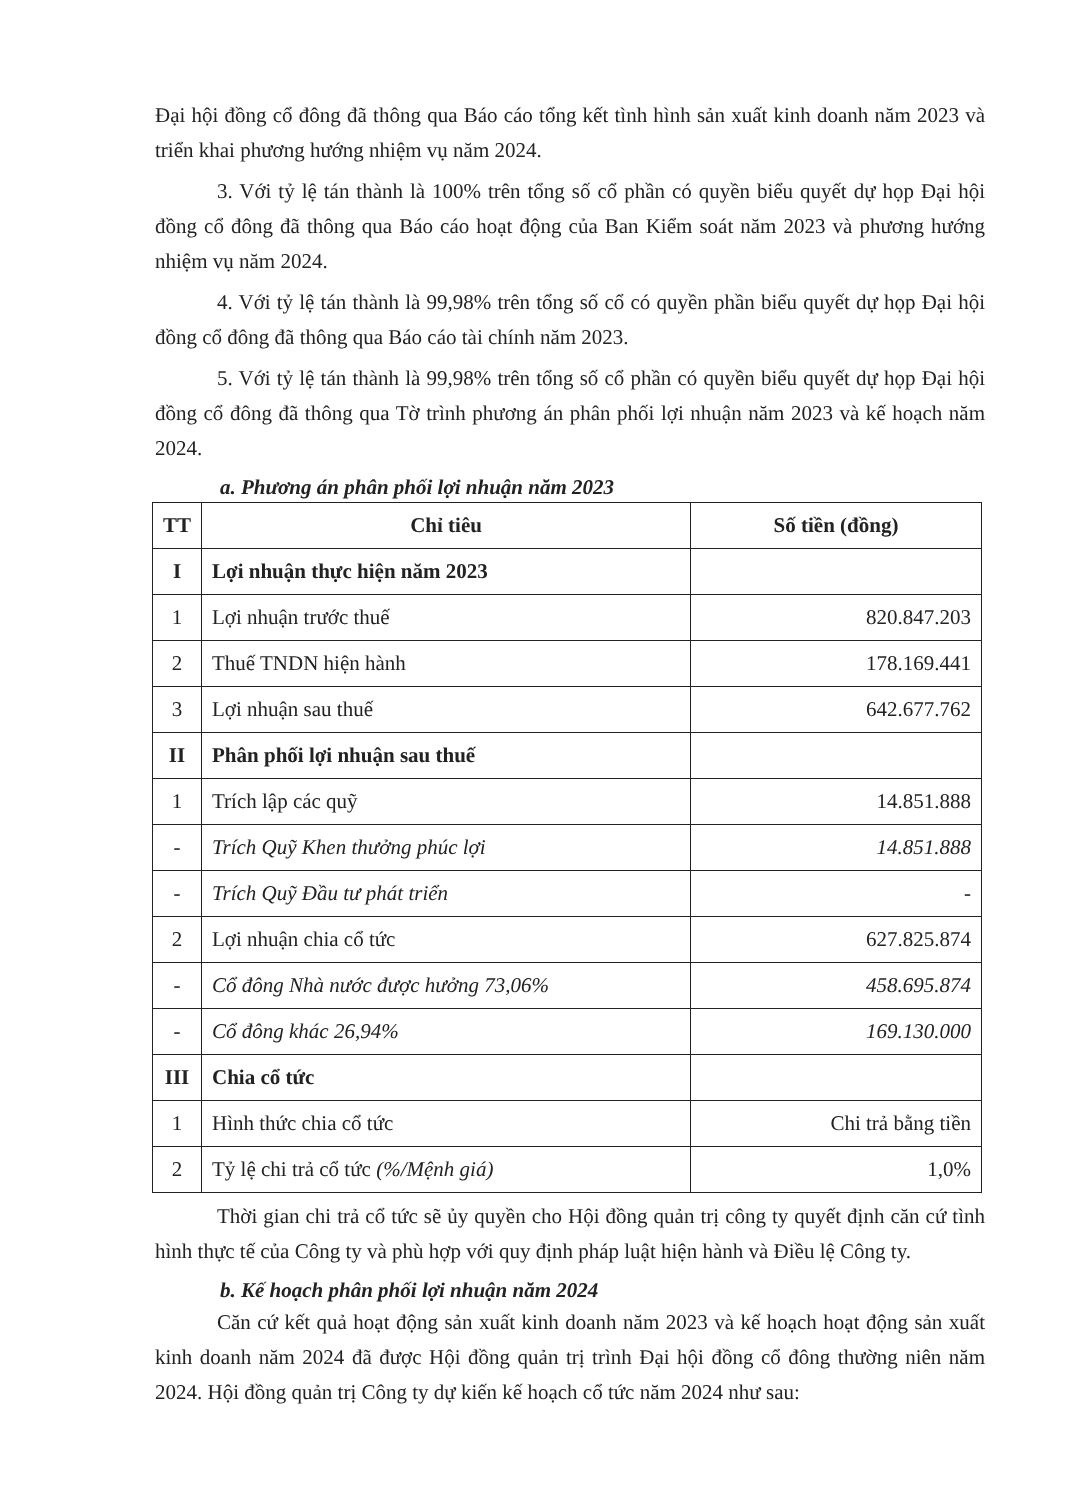Đại hội đồng cổ đông đã thông qua Báo cáo tổng kết tình hình sản xuất kinh doanh năm 2023 và triển khai phương hướng nhiệm vụ năm 2024.
3. Với tỷ lệ tán thành là 100% trên tổng số cổ phần có quyền biểu quyết dự họp Đại hội đồng cổ đông đã thông qua Báo cáo hoạt động của Ban Kiểm soát năm 2023 và phương hướng nhiệm vụ năm 2024.
4. Với tỷ lệ tán thành là 99,98% trên tổng số cổ có quyền phần biểu quyết dự họp Đại hội đồng cổ đông đã thông qua Báo cáo tài chính năm 2023.
5. Với tỷ lệ tán thành là 99,98% trên tổng số cổ phần có quyền biểu quyết dự họp Đại hội đồng cổ đông đã thông qua Tờ trình phương án phân phối lợi nhuận năm 2023 và kế hoạch năm 2024.
a. Phương án phân phối lợi nhuận năm 2023
| TT | Chỉ tiêu | Số tiền (đồng) |
| --- | --- | --- |
| I | Lợi nhuận thực hiện năm 2023 | |
| 1 | Lợi nhuận trước thuế | 820.847.203 |
| 2 | Thuế TNDN hiện hành | 178.169.441 |
| 3 | Lợi nhuận sau thuế | 642.677.762 |
| II | Phân phối lợi nhuận sau thuế | |
| 1 | Trích lập các quỹ | 14.851.888 |
| - | Trích Quỹ Khen thưởng phúc lợi | 14.851.888 |
| - | Trích Quỹ Đầu tư phát triển | - |
| 2 | Lợi nhuận chia cổ tức | 627.825.874 |
| - | Cổ đông Nhà nước được hưởng 73,06% | 458.695.874 |
| - | Cổ đông khác 26,94% | 169.130.000 |
| III | Chia cổ tức | |
| 1 | Hình thức chia cổ tức | Chi trả bằng tiền |
| 2 | Tỷ lệ chi trả cổ tức (%/Mệnh giá) | 1,0% |
Thời gian chi trả cổ tức sẽ ủy quyền cho Hội đồng quản trị công ty quyết định căn cứ tình hình thực tế của Công ty và phù hợp với quy định pháp luật hiện hành và Điều lệ Công ty.
b. Kế hoạch phân phối lợi nhuận năm 2024
Căn cứ kết quả hoạt động sản xuất kinh doanh năm 2023 và kế hoạch hoạt động sản xuất kinh doanh năm 2024 đã được Hội đồng quản trị trình Đại hội đồng cổ đông thường niên năm 2024. Hội đồng quản trị Công ty dự kiến kế hoạch cổ tức năm 2024 như sau: